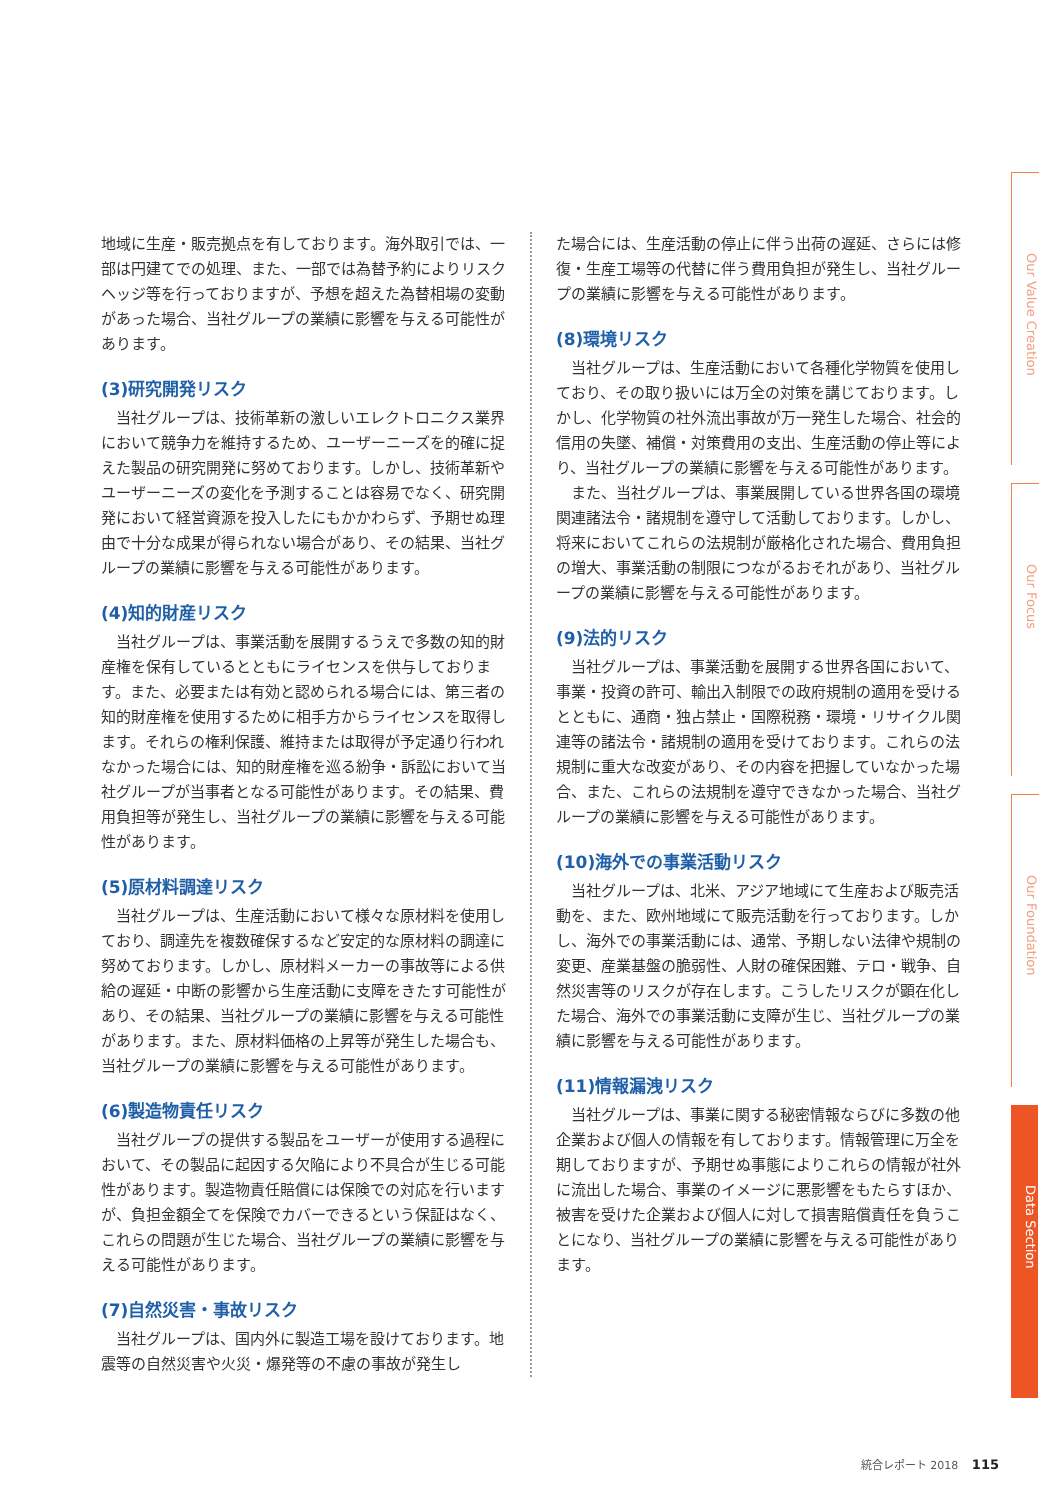地域に生産・販売拠点を有しております。海外取引では、一部は円建てでの処理、また、一部では為替予約によりリスクヘッジ等を行っておりますが、予想を超えた為替相場の変動があった場合、当社グループの業績に影響を与える可能性があります。
(3)研究開発リスク
当社グループは、技術革新の激しいエレクトロニクス業界において競争力を維持するため、ユーザーニーズを的確に捉えた製品の研究開発に努めております。しかし、技術革新やユーザーニーズの変化を予測することは容易でなく、研究開発において経営資源を投入したにもかかわらず、予期せぬ理由で十分な成果が得られない場合があり、その結果、当社グループの業績に影響を与える可能性があります。
(4)知的財産リスク
当社グループは、事業活動を展開するうえで多数の知的財産権を保有しているとともにライセンスを供与しております。また、必要または有効と認められる場合には、第三者の知的財産権を使用するために相手方からライセンスを取得します。それらの権利保護、維持または取得が予定通り行われなかった場合には、知的財産権を巡る紛争・訴訟において当社グループが当事者となる可能性があります。その結果、費用負担等が発生し、当社グループの業績に影響を与える可能性があります。
(5)原材料調達リスク
当社グループは、生産活動において様々な原材料を使用しており、調達先を複数確保するなど安定的な原材料の調達に努めております。しかし、原材料メーカーの事故等による供給の遅延・中断の影響から生産活動に支障をきたす可能性があり、その結果、当社グループの業績に影響を与える可能性があります。また、原材料価格の上昇等が発生した場合も、当社グループの業績に影響を与える可能性があります。
(6)製造物責任リスク
当社グループの提供する製品をユーザーが使用する過程において、その製品に起因する欠陥により不具合が生じる可能性があります。製造物責任賠償には保険での対応を行いますが、負担金額全てを保険でカバーできるという保証はなく、これらの問題が生じた場合、当社グループの業績に影響を与える可能性があります。
(7)自然災害・事故リスク
当社グループは、国内外に製造工場を設けております。地震等の自然災害や火災・爆発等の不慮の事故が発生し
た場合には、生産活動の停止に伴う出荷の遅延、さらには修復・生産工場等の代替に伴う費用負担が発生し、当社グループの業績に影響を与える可能性があります。
(8)環境リスク
当社グループは、生産活動において各種化学物質を使用しており、その取り扱いには万全の対策を講じております。しかし、化学物質の社外流出事故が万一発生した場合、社会的信用の失墜、補償・対策費用の支出、生産活動の停止等により、当社グループの業績に影響を与える可能性があります。
また、当社グループは、事業展開している世界各国の環境関連諸法令・諸規制を遵守して活動しております。しかし、将来においてこれらの法規制が厳格化された場合、費用負担の増大、事業活動の制限につながるおそれがあり、当社グループの業績に影響を与える可能性があります。
(9)法的リスク
当社グループは、事業活動を展開する世界各国において、事業・投資の許可、輸出入制限での政府規制の適用を受けるとともに、通商・独占禁止・国際税務・環境・リサイクル関連等の諸法令・諸規制の適用を受けております。これらの法規制に重大な改変があり、その内容を把握していなかった場合、また、これらの法規制を遵守できなかった場合、当社グループの業績に影響を与える可能性があります。
(10)海外での事業活動リスク
当社グループは、北米、アジア地域にて生産および販売活動を、また、欧州地域にて販売活動を行っております。しかし、海外での事業活動には、通常、予期しない法律や規制の変更、産業基盤の脆弱性、人財の確保困難、テロ・戦争、自然災害等のリスクが存在します。こうしたリスクが顕在化した場合、海外での事業活動に支障が生じ、当社グループの業績に影響を与える可能性があります。
(11)情報漏洩リスク
当社グループは、事業に関する秘密情報ならびに多数の他企業および個人の情報を有しております。情報管理に万全を期しておりますが、予期せぬ事態によりこれらの情報が社外に流出した場合、事業のイメージに悪影響をもたらすほか、被害を受けた企業および個人に対して損害賠償責任を負うことになり、当社グループの業績に影響を与える可能性があります。
Our Value Creation
Our Focus
Our Foundation
Data Section
統合レポート 2018 115